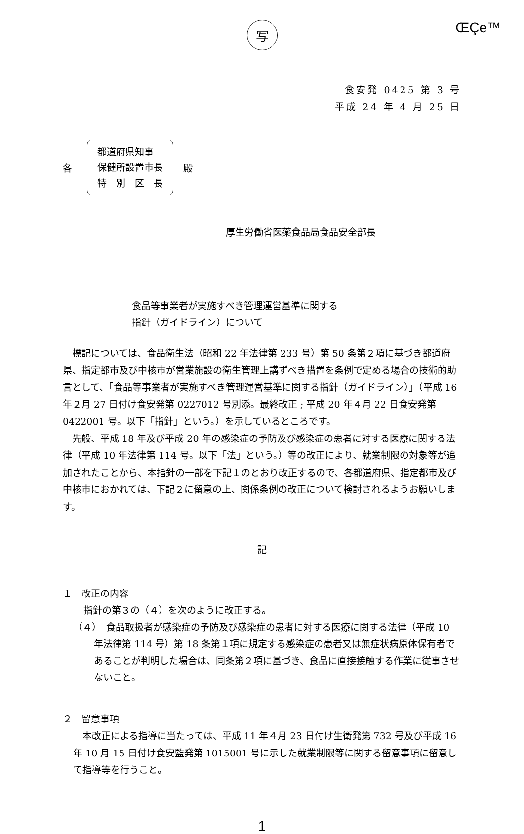写
ŒÇe™
食安発 0425 第 3 号
平成 24 年 4 月 25 日
各
都道府県知事
保健所設置市長
特　別　区　長
殿
厚生労働省医薬食品局食品安全部長
食品等事業者が実施すべき管理運営基準に関する
指針（ガイドライン）について
標記については、食品衛生法（昭和 22 年法律第 233 号）第 50 条第２項に基づき都道府県、指定都市及び中核市が営業施設の衛生管理上講ずべき措置を条例で定める場合の技術的助言として、「食品等事業者が実施すべき管理運営基準に関する指針（ガイドライン）」（平成 16 年２月 27 日付け食安発第 0227012 号別添。最終改正 ; 平成 20 年４月 22 日食安発第 0422001 号。以下「指針」という。）を示しているところです。
先般、平成 18 年及び平成 20 年の感染症の予防及び感染症の患者に対する医療に関する法律（平成 10 年法律第 114 号。以下「法」という。）等の改正により、就業制限の対象等が追加されたことから、本指針の一部を下記１のとおり改正するので、各都道府県、指定都市及び中核市におかれては、下記２に留意の上、関係条例の改正について検討されるようお願いします。
記
１　改正の内容
指針の第３の（４）を次のように改正する。
（４）　食品取扱者が感染症の予防及び感染症の患者に対する医療に関する法律（平成 10 年法律第 114 号）第 18 条第１項に規定する感染症の患者又は無症状病原体保有者であることが判明した場合は、同条第２項に基づき、食品に直接接触する作業に従事させないこと。
２　留意事項
本改正による指導に当たっては、平成 11 年４月 23 日付け生衛発第 732 号及び平成 16 年 10 月 15 日付け食安監発第 1015001 号に示した就業制限等に関する留意事項に留意して指導等を行うこと。
1